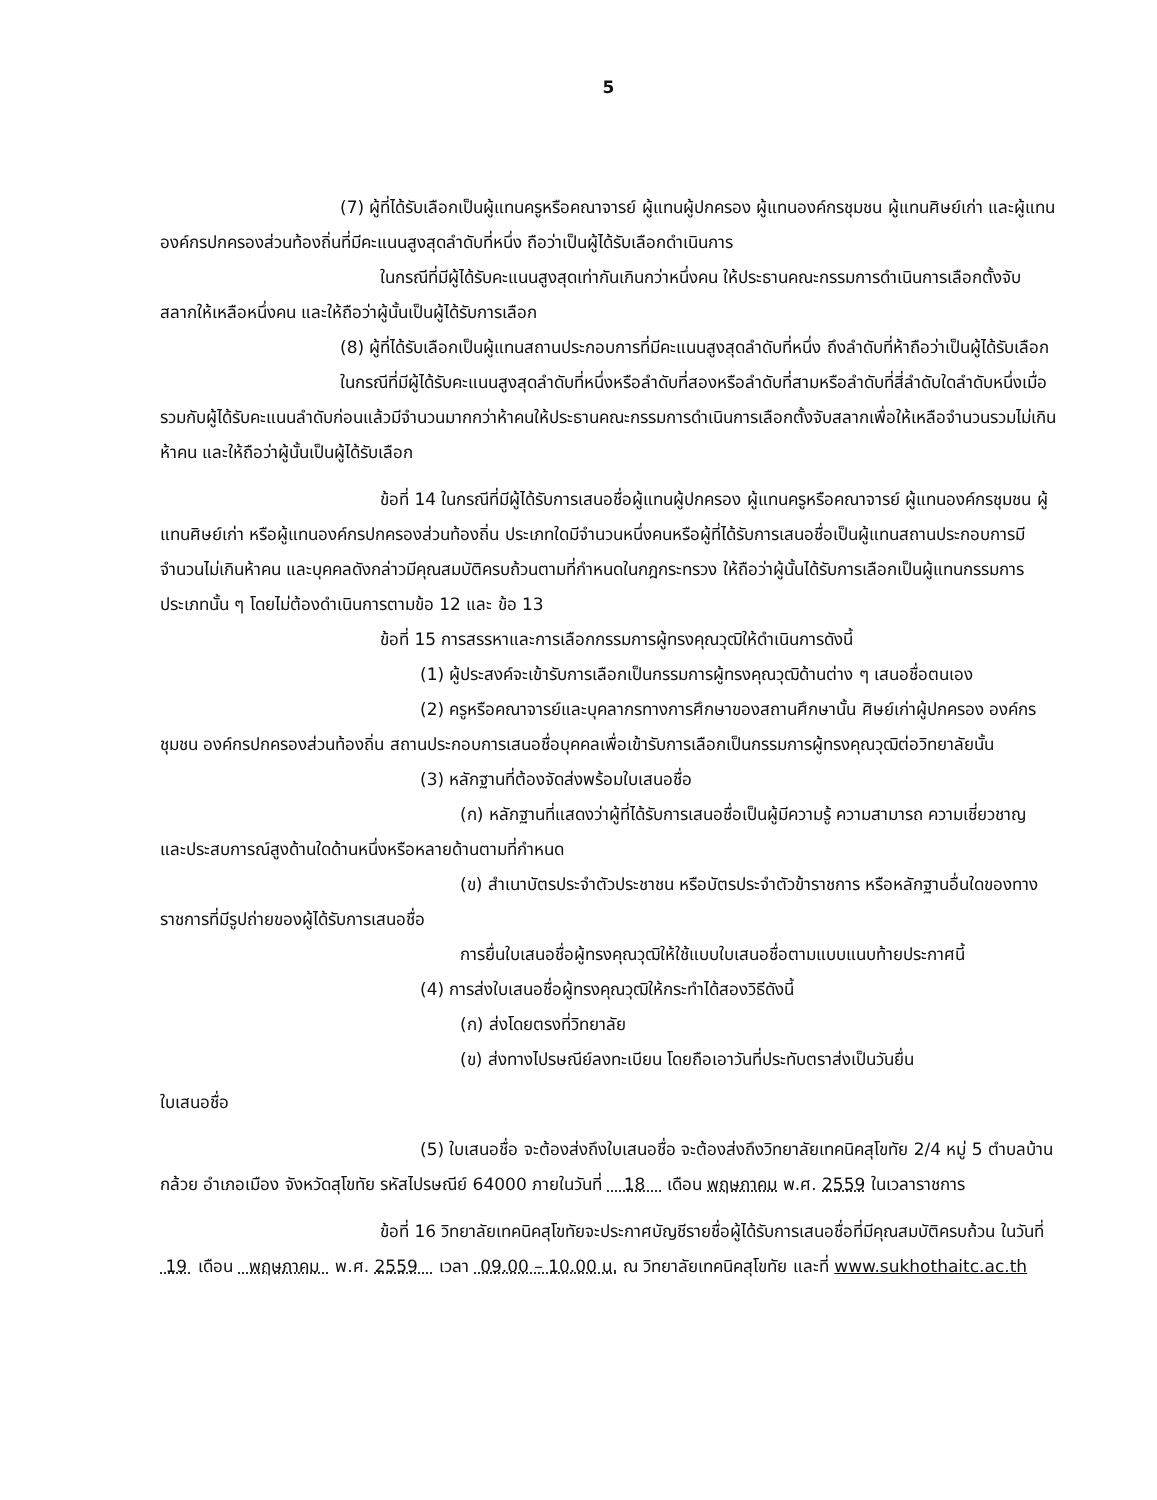5
(7) ผู้ที่ได้รับเลือกเป็นผู้แทนครูหรือคณาจารย์ ผู้แทนผู้ปกครอง ผู้แทนองค์กรชุมชน ผู้แทนศิษย์เก่า และผู้แทนองค์กรปกครองส่วนท้องถิ่นที่มีคะแนนสูงสุดลำดับที่หนึ่ง ถือว่าเป็นผู้ได้รับเลือกดำเนินการ
ในกรณีที่มีผู้ได้รับคะแนนสูงสุดเท่ากันเกินกว่าหนึ่งคน ให้ประธานคณะกรรมการดำเนินการเลือกตั้งจับสลากให้เหลือหนึ่งคน และให้ถือว่าผู้นั้นเป็นผู้ได้รับการเลือก
(8) ผู้ที่ได้รับเลือกเป็นผู้แทนสถานประกอบการที่มีคะแนนสูงสุดลำดับที่หนึ่ง ถึงลำดับที่ห้าถือว่าเป็นผู้ได้รับเลือก
ในกรณีที่มีผู้ได้รับคะแนนสูงสุดลำดับที่หนึ่งหรือลำดับที่สองหรือลำดับที่สามหรือลำดับที่สี่ลำดับใดลำดับหนึ่งเมื่อรวมกับผู้ได้รับคะแนนลำดับก่อนแล้วมีจำนวนมากกว่าห้าคนให้ประธานคณะกรรมการดำเนินการเลือกตั้งจับสลากเพื่อให้เหลือจำนวนรวมไม่เกินห้าคน และให้ถือว่าผู้นั้นเป็นผู้ได้รับเลือก
ข้อที่ 14 ในกรณีที่มีผู้ได้รับการเสนอชื่อผู้แทนผู้ปกครอง ผู้แทนครูหรือคณาจารย์ ผู้แทนองค์กรชุมชน ผู้แทนศิษย์เก่า หรือผู้แทนองค์กรปกครองส่วนท้องถิ่น ประเภทใดมีจำนวนหนึ่งคนหรือผู้ที่ได้รับการเสนอชื่อเป็นผู้แทนสถานประกอบการมีจำนวนไม่เกินห้าคน และบุคคลดังกล่าวมีคุณสมบัติครบถ้วนตามที่กำหนดในกฎกระทรวง ให้ถือว่าผู้นั้นได้รับการเลือกเป็นผู้แทนกรรมการประเภทนั้น ๆ โดยไม่ต้องดำเนินการตามข้อ 12 และ ข้อ 13
ข้อที่ 15 การสรรหาและการเลือกกรรมการผู้ทรงคุณวุฒิให้ดำเนินการดังนี้
(1) ผู้ประสงค์จะเข้ารับการเลือกเป็นกรรมการผู้ทรงคุณวุฒิด้านต่าง ๆ เสนอชื่อตนเอง
(2) ครูหรือคณาจารย์และบุคลากรทางการศึกษาของสถานศึกษานั้น ศิษย์เก่าผู้ปกครอง องค์กรชุมชน องค์กรปกครองส่วนท้องถิ่น สถานประกอบการเสนอชื่อบุคคลเพื่อเข้ารับการเลือกเป็นกรรมการผู้ทรงคุณวุฒิต่อวิทยาลัยนั้น
(3) หลักฐานที่ต้องจัดส่งพร้อมใบเสนอชื่อ
(ก) หลักฐานที่แสดงว่าผู้ที่ได้รับการเสนอชื่อเป็นผู้มีความรู้ ความสามารถ ความเชี่ยวชาญ และประสบการณ์สูงด้านใดด้านหนึ่งหรือหลายด้านตามที่กำหนด
(ข) สำเนาบัตรประจำตัวประชาชน หรือบัตรประจำตัวข้าราชการ หรือหลักฐานอื่นใดของทางราชการที่มีรูปถ่ายของผู้ได้รับการเสนอชื่อ
การยื่นใบเสนอชื่อผู้ทรงคุณวุฒิให้ใช้แบบใบเสนอชื่อตามแบบแนบท้ายประกาศนี้
(4) การส่งใบเสนอชื่อผู้ทรงคุณวุฒิให้กระทำได้สองวิธีดังนี้
(ก) ส่งโดยตรงที่วิทยาลัย
(ข) ส่งทางไปรษณีย์ลงทะเบียน โดยถือเอาวันที่ประทับตราส่งเป็นวันยื่น
ใบเสนอชื่อ
(5) ใบเสนอชื่อ จะต้องส่งถึงใบเสนอชื่อ จะต้องส่งถึงวิทยาลัยเทคนิคสุโขทัย 2/4 หมู่ 5 ตำบลบ้านกล้วย อำเภอเมือง จังหวัดสุโขทัย รหัสไปรษณีย์ 64000 ภายในวันที่ 18 เดือน พฤษภาคม พ.ศ. 2559 ในเวลาราชการ
ข้อที่ 16 วิทยาลัยเทคนิคสุโขทัยจะประกาศบัญชีรายชื่อผู้ได้รับการเสนอชื่อที่มีคุณสมบัติครบถ้วน ในวันที่ 19 เดือน พฤษภาคม พ.ศ. 2559 เวลา 09.00 – 10.00 น. ณ วิทยาลัยเทคนิคสุโขทัย และที่ www.sukhothaitc.ac.th